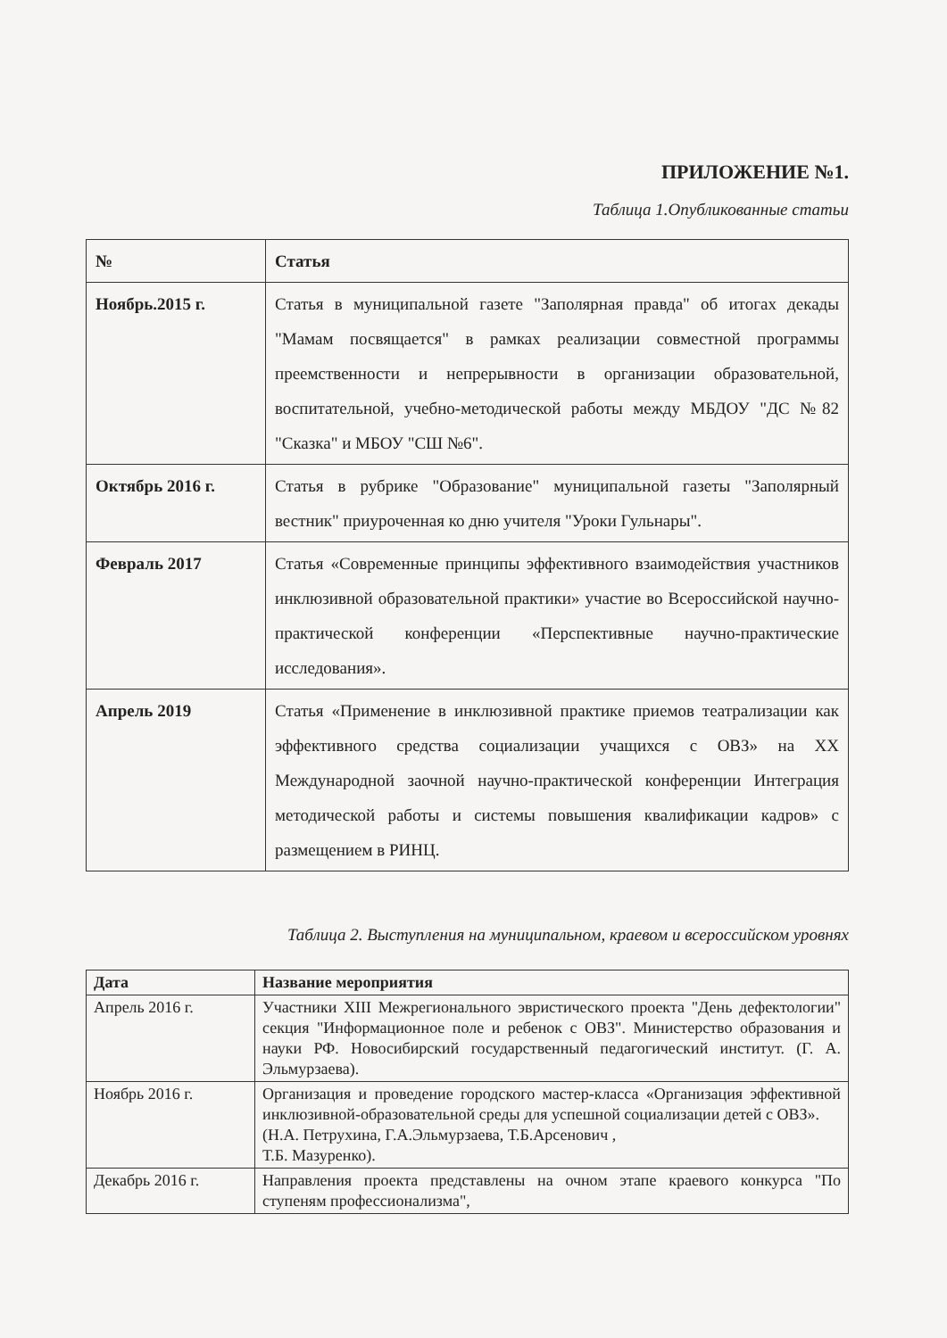ПРИЛОЖЕНИЕ №1.
Таблица 1.Опубликованные статьи
| № | Статья |
| --- | --- |
| Ноябрь.2015 г. | Статья в муниципальной газете "Заполярная правда" об итогах декады "Мамам посвящается" в рамках реализации совместной программы преемственности и непрерывности в организации образовательной, воспитательной, учебно-методической работы между МБДОУ "ДС №82 "Сказка" и МБОУ "СШ №6". |
| Октябрь 2016 г. | Статья в рубрике "Образование" муниципальной газеты "Заполярный вестник" приуроченная ко дню учителя "Уроки Гульнары". |
| Февраль 2017 | Статья «Современные принципы эффективного взаимодействия участников инклюзивной образовательной практики» участие во Всероссийской научно-практической конференции «Перспективные научно-практические исследования». |
| Апрель 2019 | Статья «Применение в инклюзивной практике приемов театрализации как эффективного средства социализации учащихся с ОВЗ» на XX Международной заочной научно-практической конференции Интеграция методической работы и системы повышения квалификации кадров» с размещением в РИНЦ. |
Таблица 2. Выступления на муниципальном, краевом и всероссийском уровнях
| Дата | Название мероприятия |
| --- | --- |
| Апрель 2016 г. | Участники XIII Межрегионального эвристического проекта "День дефектологии" секция "Информационное поле и ребенок с ОВЗ". Министерство образования и науки РФ. Новосибирский государственный педагогический институт. (Г. А. Эльмурзаева). |
| Ноябрь 2016 г. | Организация и проведение городского мастер-класса «Организация эффективной инклюзивной-образовательной среды для успешной социализации детей с ОВЗ». (Н.А. Петрухина, Г.А.Эльмурзаева, Т.Б.Арсенович , Т.Б. Мазуренко). |
| Декабрь 2016 г. | Направления проекта представлены на очном этапе краевого конкурса "По ступеням профессионализма", |